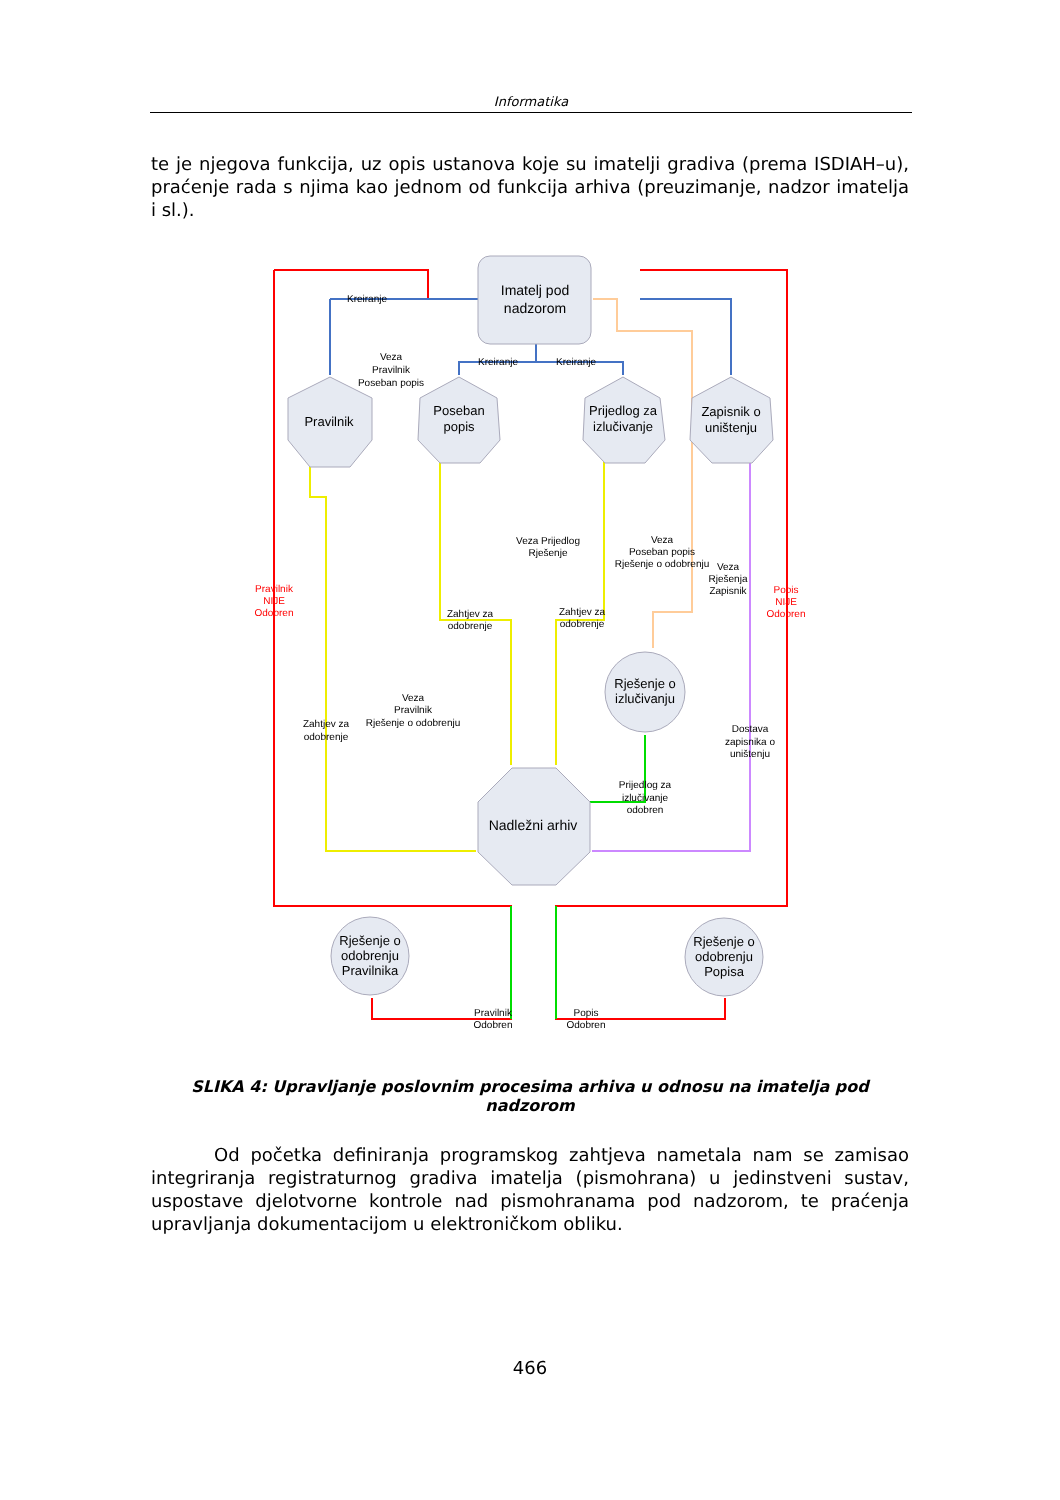Informatika
te je njegova funkcija, uz opis ustanova koje su imatelji gradiva (prema ISDIAH–u), praćenje rada s njima kao jednom od funkcija arhiva (preuzimanje, nadzor imatelja i sl.).
Imatelj pod
nadzorom
Pravilnik
Poseban
popis
Prijedlog za
izlučivanje
Zapisnik o
uništenju
Nadležni arhiv
Rješenje o
izlučivanju
Rješenje o
odobrenju
Pravilnika
Rješenje o
odobrenju
Popisa
Kreiranje
Kreiranje
Kreiranje
Veza
Pravilnik
Poseban popis
Pravilnik
NIJE
Odobren
Popis
NIJE
Odobren
Veza Prijedlog
Rješenje
Veza
Poseban popis
Rješenje o odobrenju
Veza
Rješenja
Zapisnik
Zahtjev za
odobrenje
Zahtjev za
odobrenje
Veza
Pravilnik
Rješenje o odobrenju
Zahtjev za
odobrenje
Dostava
zapisnika o
uništenju
Prijedlog za
izlučivanje
odobren
Pravilnik
Odobren
Popis
Odobren
SLIKA 4: Upravljanje poslovnim procesima arhiva u odnosu na imatelja pod nadzorom
Od početka definiranja programskog zahtjeva nametala nam se zamisao integriranja registraturnog gradiva imatelja (pismohrana) u jedinstveni sustav, uspostave djelotvorne kontrole nad pismohranama pod nadzorom, te praćenja upravljanja dokumentacijom u elektroničkom obliku.
466